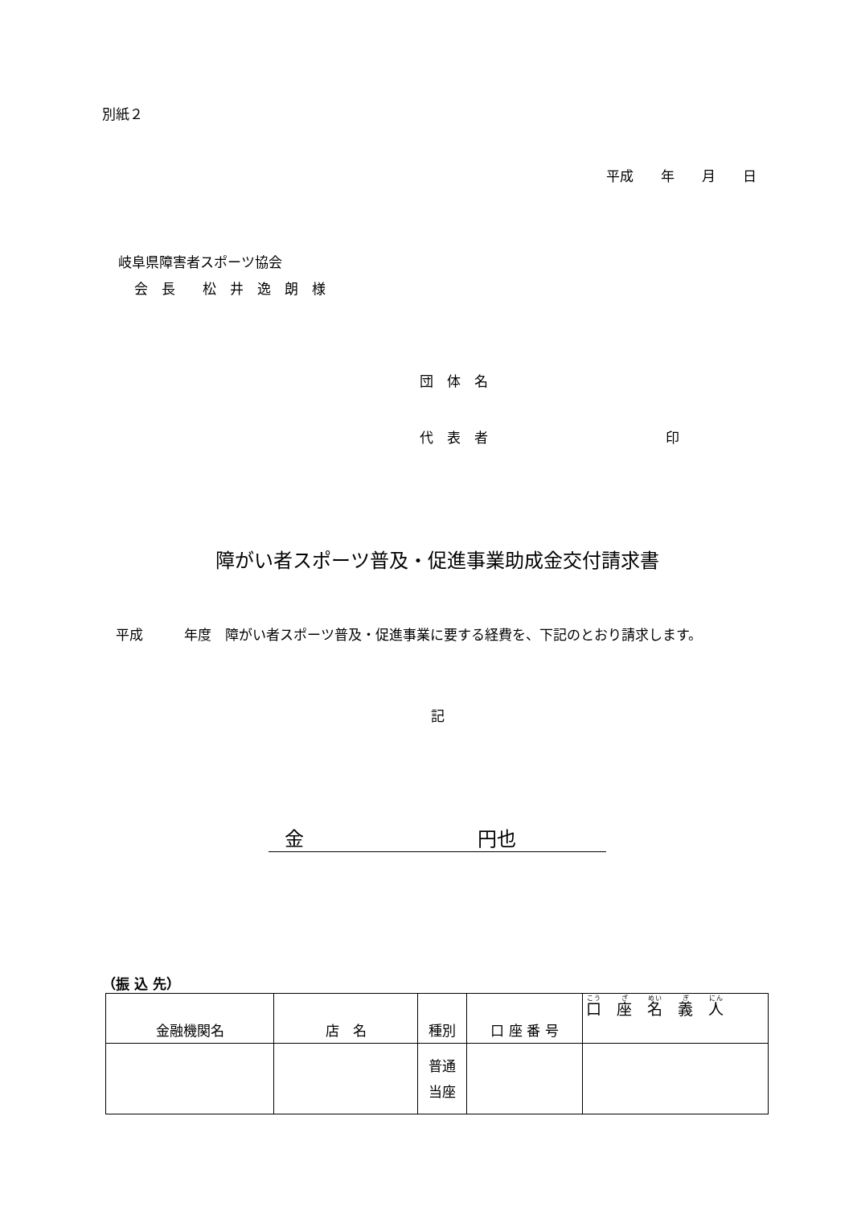別紙２
平成　　年　　月　　日
岐阜県障害者スポーツ協会
会　長　　松　井　逸　朗　様
団　体　名
代　表　者　　　　　　　　　　　　　印
障がい者スポーツ普及・促進事業助成金交付請求書
　平成　　　年度　障がい者スポーツ普及・促進事業に要する経費を、下記のとおり請求します。
記
金　　　　　　　　　円也
（振 込 先）
| 金融機関名 | 店 名 | 種別 | 口 座 番 号 | 口 座 名 義 人 |
| | | 普通 当座 | | |